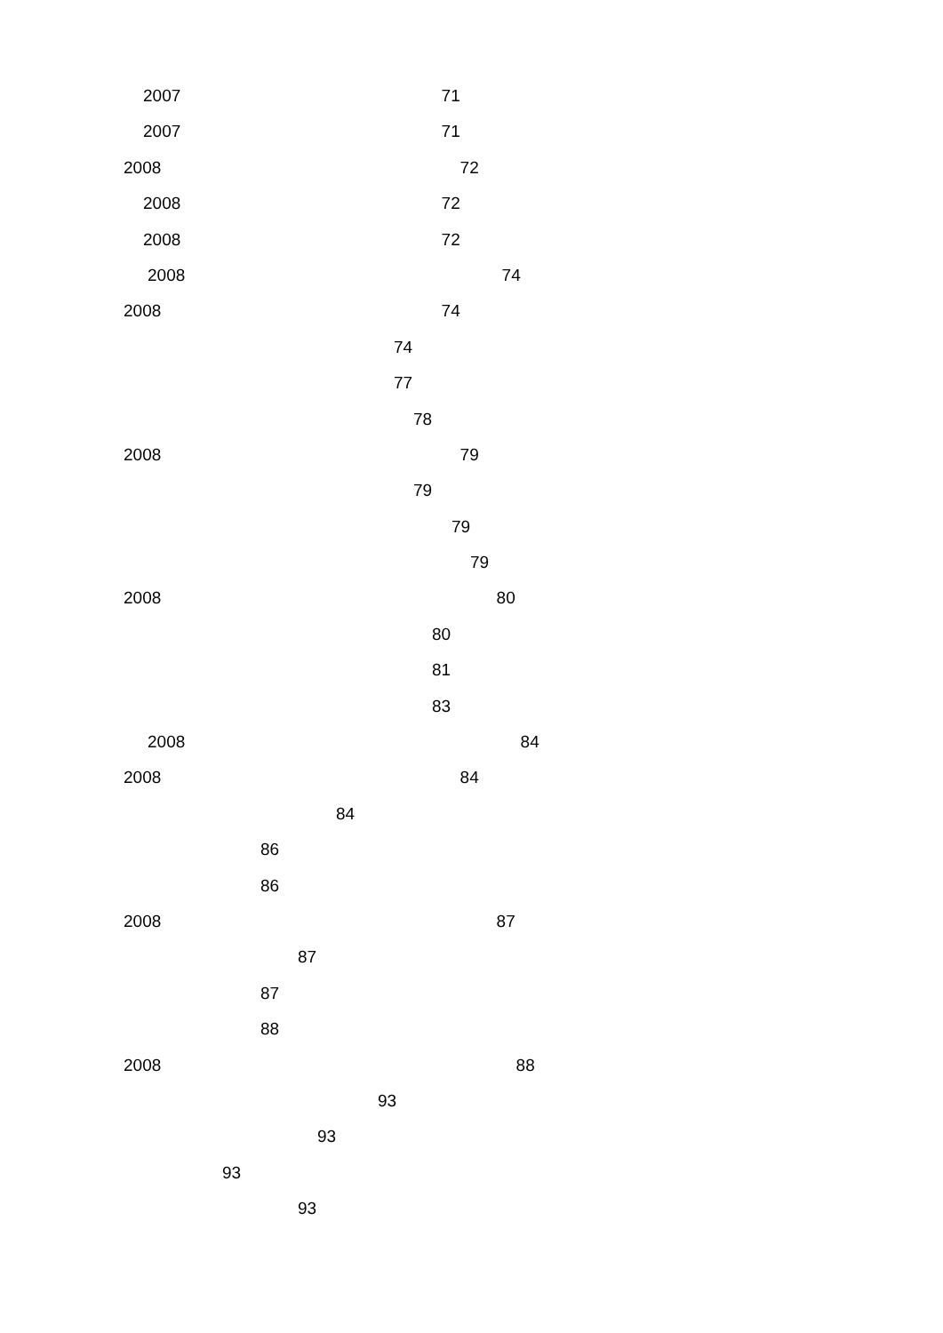2007 71
2007 71
2008 72
2008 72
2008 72
2008 74
2008 74
74
77
78
2008 79
79
79
79
2008 80
80
81
83
2008 84
2008 84
84
86
86
2008 87
87
87
88
2008 88
93
93
93
93